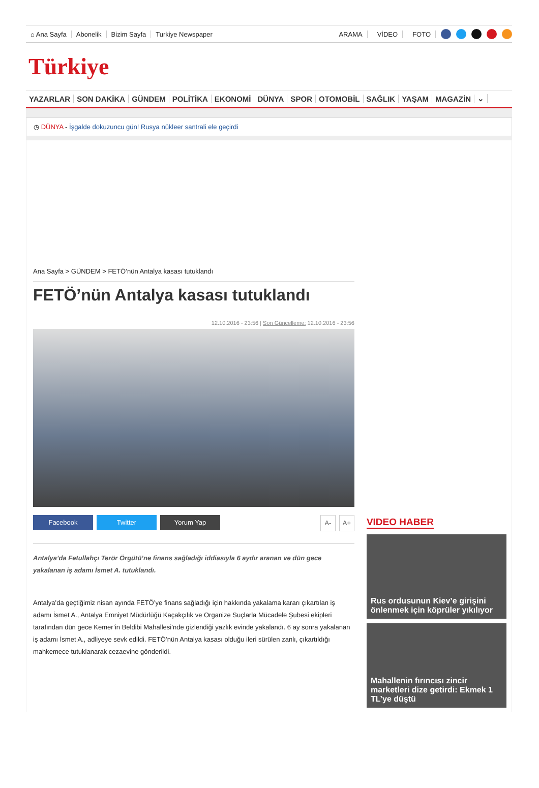⌂ Ana Sayfa Abonelik Bizim Sayfa Turkiye Newspaper ARAMA VİDEO FOTO
Türkiye
YAZARLAR SON DAKİKA GÜNDEM POLİTİKA EKONOMİ DÜNYA SPOR OTOMOBİL SAĞLIK YAŞAM MAGAZİN ⌄
◷ DÜNYA - İşgalde dokuzuncu gün! Rusya nükleer santrali ele geçirdi
Ana Sayfa > GÜNDEM > FETÖ’nün Antalya kasası tutuklandı
FETÖ’nün Antalya kasası tutuklandı
12.10.2016 - 23:56 | Son Güncelleme: 12.10.2016 - 23:56
Facebook Twitter Yorum Yap A- A+
Antalya’da Fetullahçı Terör Örgütü’ne finans sağladığı iddiasıyla 6 aydır aranan ve dün gece yakalanan iş adamı İsmet A. tutuklandı.
Antalya’da geçtiğimiz nisan ayında FETÖ’ye finans sağladığı için hakkında yakalama kararı çıkartılan iş adamı İsmet A., Antalya Emniyet Müdürlüğü Kaçakçılık ve Organize Suçlarla Mücadele Şubesi ekipleri tarafından dün gece Kemer’in Beldibi Mahallesi’nde gizlendiği yazlık evinde yakalandı. 6 ay sonra yakalanan iş adamı İsmet A., adliyeye sevk edildi. FETÖ’nün Antalya kasası olduğu ileri sürülen zanlı, çıkartıldığı mahkemece tutuklanarak cezaevine gönderildi.
VIDEO HABER
Rus ordusunun Kiev’e girişini önlenmek için köprüler yıkılıyor
Mahallenin fırıncısı zincir marketleri dize getirdi: Ekmek 1 TL’ye düştü